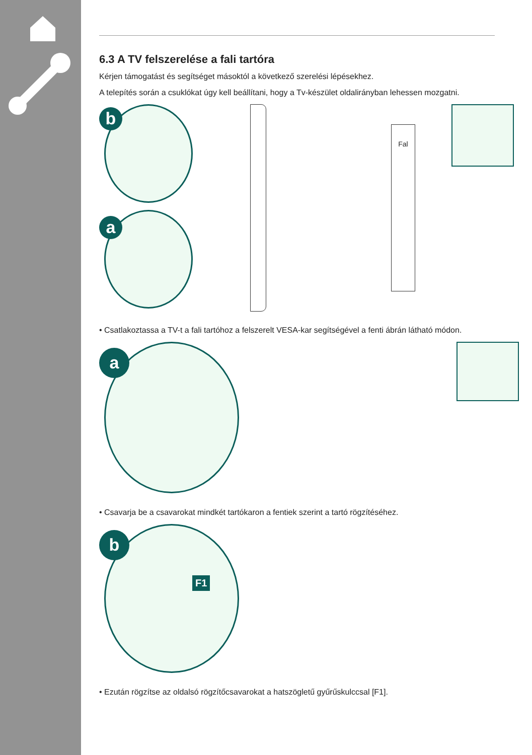6.3 A TV felszerelése a fali tartóra
Kérjen támogatást és segítséget másoktól a következő szerelési lépésekhez.
A telepítés során a csuklókat úgy kell beállítani, hogy a Tv-készület oldalirányban lehessen mozgatni.
b
a
Fal
• Csatlakoztassa a TV-t a fali tartóhoz a felszerelt VESA-kar segítségével a fenti ábrán látható módon.
a
• Csavarja be a csavarokat mindkét tartókaron a fentiek szerint a tartó rögzítéséhez.
b
F1
• Ezután rögzítse az oldalsó rögzítőcsavarokat a hatszögletű gyűrűskulccsal [F1].